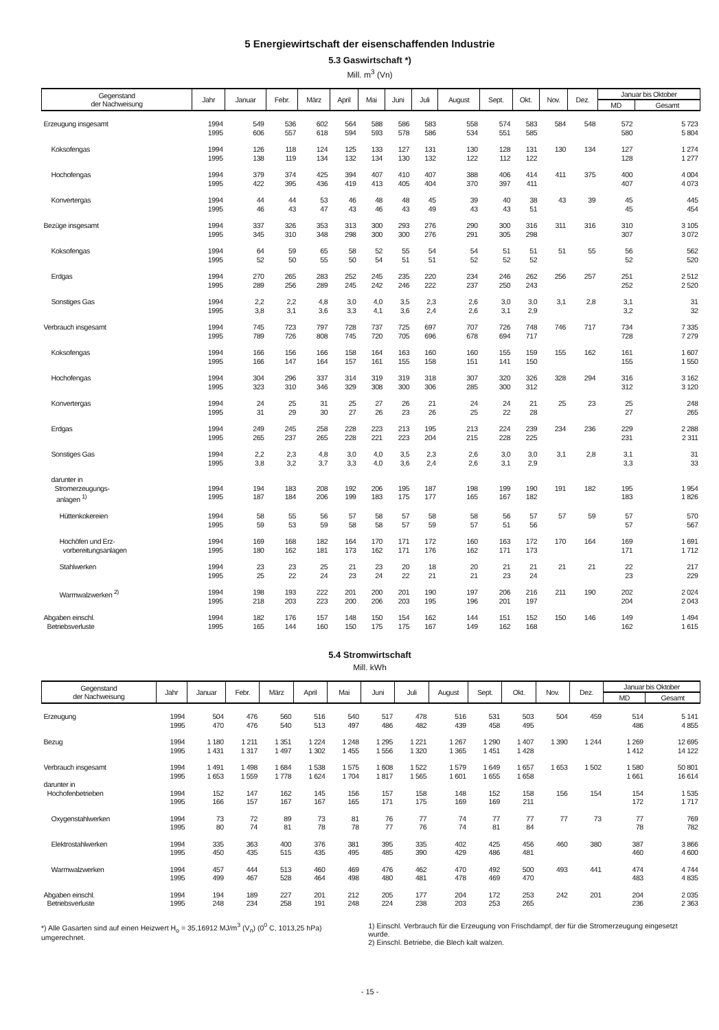5 Energiewirtschaft der eisenschaffenden Industrie
5.3 Gaswirtschaft *)
Mill. m<sup>3</sup> (Vn)
| Gegenstand der Nachweisung | Jahr | Januar | Febr. | März | April | Mai | Juni | Juli | August | Sept. | Okt. | Nov. | Dez. | Januar bis Oktober | |
| --- | --- | --- | --- | --- | --- | --- | --- | --- | --- | --- | --- | --- | --- | --- | --- |
| | | | | | | | | | | | | | | MD | Gesamt |
| Erzeugung insgesamt | 1994 1995 | 549 606 | 536 557 | 602 618 | 564 594 | 588 593 | 586 578 | 583 586 | 558 534 | 574 551 | 583 585 | 584 | 548 | 572 580 | 5 723 5 804 |
| Koksofengas | 1994 1995 | 126 138 | 118 119 | 124 134 | 125 132 | 133 134 | 127 130 | 131 132 | 130 122 | 128 112 | 131 122 | 130 | 134 | 127 128 | 1 274 1 277 |
| Hochofengas | 1994 1995 | 379 422 | 374 395 | 425 436 | 394 419 | 407 413 | 410 405 | 407 404 | 388 370 | 406 397 | 414 411 | 411 | 375 | 400 407 | 4 004 4 073 |
| Konvertergas | 1994 1995 | 44 46 | 44 43 | 53 47 | 46 43 | 48 46 | 48 43 | 45 49 | 39 43 | 40 43 | 38 51 | 43 | 39 | 45 45 | 445 454 |
| Bezüge insgesamt | 1994 1995 | 337 345 | 326 310 | 353 348 | 313 298 | 300 300 | 293 300 | 276 276 | 290 291 | 300 305 | 316 298 | 311 | 316 | 310 307 | 3 105 3 072 |
| Koksofengas | 1994 1995 | 64 52 | 59 50 | 65 55 | 58 50 | 52 54 | 55 51 | 54 51 | 54 52 | 51 52 | 51 52 | 51 | 55 | 56 52 | 562 520 |
| Erdgas | 1994 1995 | 270 289 | 265 256 | 283 289 | 252 245 | 245 242 | 235 246 | 220 222 | 234 237 | 246 250 | 262 243 | 256 | 257 | 251 252 | 2 512 2 520 |
| Sonstiges Gas | 1994 1995 | 2,2 3,8 | 2,2 3,1 | 4,8 3,6 | 3,0 3,3 | 4,0 4,1 | 3,5 3,6 | 2,3 2,4 | 2,6 2,6 | 3,0 3,1 | 3,0 2,9 | 3,1 | 2,8 | 3,1 3,2 | 31 32 |
| Verbrauch insgesamt | 1994 1995 | 745 789 | 723 726 | 797 808 | 728 745 | 737 720 | 725 705 | 697 696 | 707 678 | 726 694 | 748 717 | 746 | 717 | 734 728 | 7 335 7 279 |
| Koksofengas | 1994 1995 | 166 166 | 156 147 | 166 164 | 158 157 | 164 161 | 163 155 | 160 158 | 160 151 | 155 141 | 159 150 | 155 | 162 | 161 155 | 1 607 1 550 |
| Hochofengas | 1994 1995 | 304 323 | 296 310 | 337 346 | 314 329 | 319 308 | 319 300 | 318 306 | 307 285 | 320 300 | 326 312 | 328 | 294 | 316 312 | 3 162 3 120 |
| Konvertergas | 1994 1995 | 24 31 | 25 29 | 31 30 | 25 27 | 27 26 | 26 23 | 21 26 | 24 25 | 24 22 | 21 28 | 25 | 23 | 25 27 | 248 265 |
| Erdgas | 1994 1995 | 249 265 | 245 237 | 258 265 | 228 228 | 223 221 | 213 223 | 195 204 | 213 215 | 224 228 | 239 225 | 234 | 236 | 229 231 | 2 288 2 311 |
| Sonstiges Gas | 1994 1995 | 2,2 3,8 | 2,3 3,2 | 4,8 3,7 | 3,0 3,3 | 4,0 4,0 | 3,5 3,6 | 2,3 2,4 | 2,6 2,6 | 3,0 3,1 | 3,0 2,9 | 3,1 | 2,8 | 3,1 3,3 | 31 33 |
| darunter in Stromerzeugungs- anlagen <sup>1)</sup> | 1994 1995 | 194 187 | 183 184 | 208 206 | 192 199 | 206 183 | 195 175 | 187 177 | 198 165 | 199 167 | 190 182 | 191 | 182 | 195 183 | 1 954 1 826 |
| Hüttenkokereien | 1994 1995 | 58 59 | 55 53 | 56 59 | 57 58 | 58 58 | 57 57 | 58 59 | 58 57 | 56 51 | 57 56 | 57 | 59 | 57 57 | 570 567 |
| Hochöfen und Erz- vorbereitungsanlagen | 1994 1995 | 169 180 | 168 162 | 182 181 | 164 173 | 170 162 | 171 171 | 172 176 | 160 162 | 163 171 | 172 173 | 170 | 164 | 169 171 | 1 691 1 712 |
| Stahlwerken | 1994 1995 | 23 25 | 23 22 | 25 24 | 21 23 | 23 24 | 20 22 | 18 21 | 20 21 | 21 23 | 21 24 | 21 | 21 | 22 23 | 217 229 |
| Warmwalzwerken <sup>2)</sup> | 1994 1995 | 198 218 | 193 203 | 222 223 | 201 200 | 200 206 | 201 203 | 190 195 | 197 196 | 206 201 | 216 197 | 211 | 190 | 202 204 | 2 024 2 043 |
| Abgaben einschl. Betriebsverluste | 1994 1995 | 182 165 | 176 144 | 157 160 | 148 150 | 150 175 | 154 175 | 162 167 | 144 149 | 151 162 | 152 168 | 150 | 146 | 149 162 | 1 494 1 615 |
5.4 Stromwirtschaft
Mill. kWh
| Gegenstand der Nachweisung | Jahr | Januar | Febr. | März | April | Mai | Juni | Juli | August | Sept. | Okt. | Nov. | Dez. | Januar bis Oktober | |
| --- | --- | --- | --- | --- | --- | --- | --- | --- | --- | --- | --- | --- | --- | --- | --- |
| | | | | | | | | | | | | | | MD | Gesamt |
| Erzeugung | 1994 1995 | 504 470 | 476 476 | 560 540 | 516 513 | 540 497 | 517 486 | 478 482 | 516 439 | 531 458 | 503 495 | 504 | 459 | 514 486 | 5 141 4 855 |
| Bezug | 1994 1995 | 1 180 1 431 | 1 211 1 317 | 1 351 1 497 | 1 224 1 302 | 1 248 1 455 | 1 295 1 556 | 1 221 1 320 | 1 267 1 365 | 1 290 1 451 | 1 407 1 428 | 1 390 | 1 244 | 1 269 1 412 | 12 695 14 122 |
| Verbrauch insgesamt | 1994 1995 | 1 491 1 653 | 1 498 1 559 | 1 684 1 778 | 1 538 1 624 | 1 575 1 704 | 1 608 1 817 | 1 522 1 565 | 1 579 1 601 | 1 649 1 655 | 1 657 1 658 | 1 653 | 1 502 | 1 580 1 661 | 50 801 16 614 |
| darunter in Hochofenbetrieben | 1994 1995 | 152 166 | 147 157 | 162 167 | 145 167 | 156 165 | 157 171 | 158 175 | 148 169 | 152 169 | 158 211 | 156 | 154 | 154 172 | 1 535 1 717 |
| Oxygenstahlwerken | 1994 1995 | 73 80 | 72 74 | 89 81 | 73 78 | 81 78 | 76 77 | 77 76 | 74 74 | 77 81 | 77 84 | 77 | 73 | 77 78 | 769 782 |
| Elektrostahlwerken | 1994 1995 | 335 450 | 363 435 | 400 515 | 376 435 | 381 495 | 395 485 | 335 390 | 402 429 | 425 486 | 456 481 | 460 | 380 | 387 460 | 3 866 4 600 |
| Warmwalzwerken | 1994 1995 | 457 499 | 444 467 | 513 528 | 460 464 | 469 498 | 476 480 | 462 481 | 470 478 | 492 469 | 500 470 | 493 | 441 | 474 483 | 4 744 4 835 |
| Abgaben einschl. Betriebsverluste | 1994 1995 | 194 248 | 189 234 | 227 258 | 201 191 | 212 248 | 205 224 | 177 238 | 204 203 | 172 253 | 253 265 | 242 | 201 | 204 236 | 2 035 2 363 |
*) Alle Gasarten sind auf einen Heizwert H<sub>o</sub> = 35,16912 MJ/m<sup>3</sup> (V<sub>n</sub>) (0<sup>0</sup> C, 1013,25 hPa) umgerechnet.
1) Einschl. Verbrauch für die Erzeugung von Frischdampf, der für die Stromerzeugung eingesetzt wurde.
2) Einschl. Betriebe, die Blech kalt walzen.
- 15 -